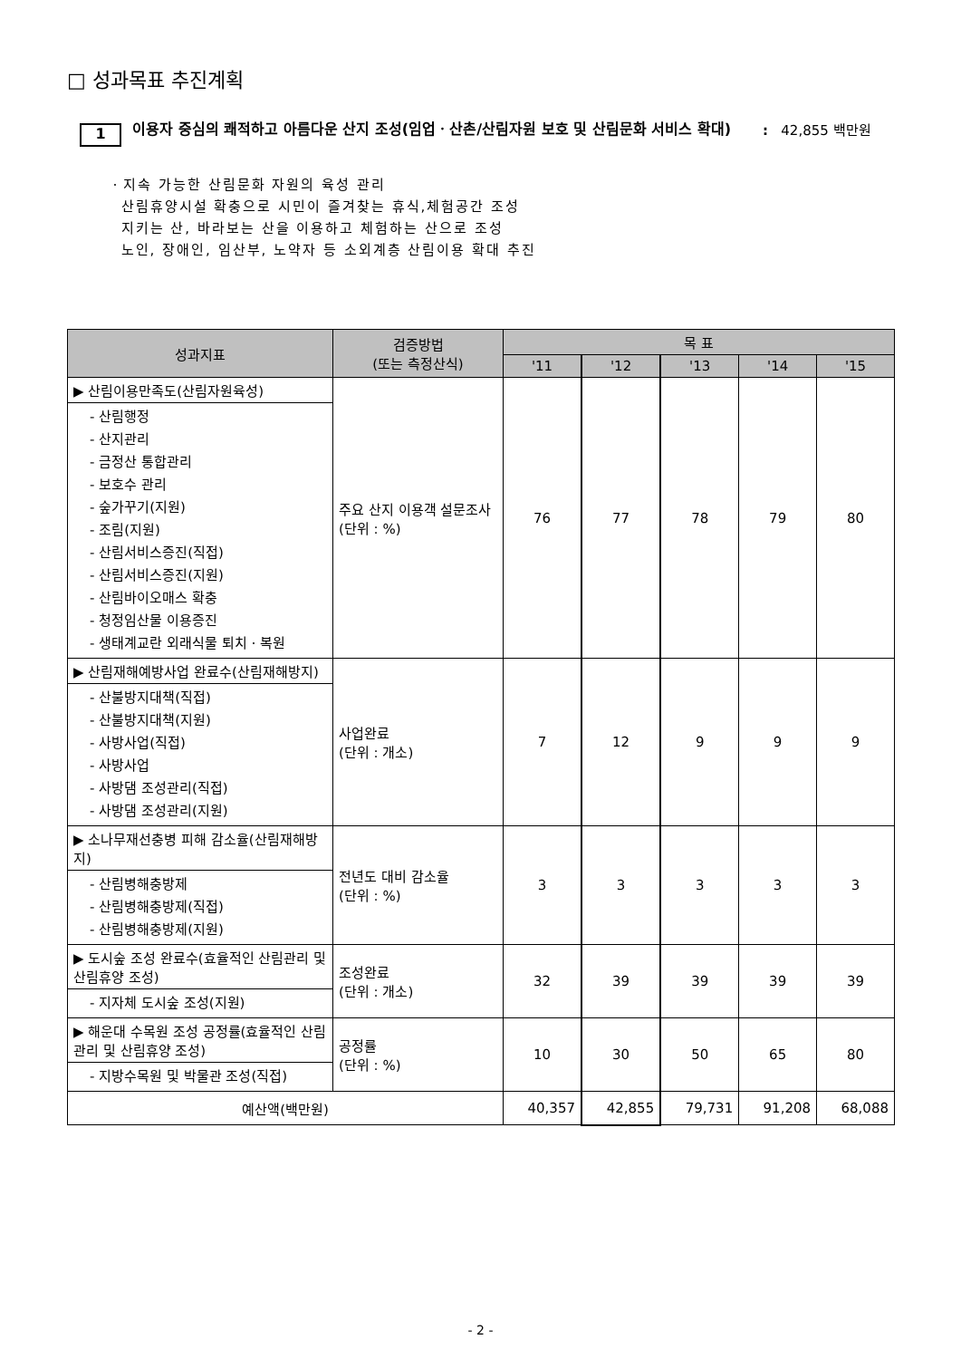□ 성과목표 추진계획
1
이용자 중심의 쾌적하고 아름다운 산지 조성(임업ㆍ산촌/산림자원 보호 및 산림문화 서비스 확대)
: 42,855 백만원
ㆍ지속 가능한 산림문화 자원의 육성 관리
산림휴양시설 확충으로 시민이 즐겨찾는 휴식,체험공간 조성
지키는 산, 바라보는 산을 이용하고 체험하는 산으로 조성
노인, 장애인, 임산부, 노약자 등 소외계층 산림이용 확대 추진
| 성과지표 | 검증방법 (또는 측정산식) | 목 표 | | | | |
| --- | --- | --- | --- | --- | --- | --- |
| | | '11 | '12 | '13 | '14 | '15 |
| ▶ 산림이용만족도(산림자원육성) | 주요 산지 이용객 설문조사 (단위 : %) | 76 | 77 | 78 | 79 | 80 |
| - 산림행정 - 산지관리 - 금정산 통합관리 - 보호수 관리 - 숲가꾸기(지원) - 조림(지원) - 산림서비스증진(직접) - 산림서비스증진(지원) - 산림바이오매스 확충 - 청정임산물 이용증진 - 생태계교란 외래식물 퇴치ㆍ복원 | | | | | | |
| ▶ 산림재해예방사업 완료수(산림재해방지) | 사업완료 (단위 : 개소) | 7 | 12 | 9 | 9 | 9 |
| - 산불방지대책(직접) - 산불방지대책(지원) - 사방사업(직접) - 사방사업 - 사방댐 조성관리(직접) - 사방댐 조성관리(지원) | | | | | | |
| ▶ 소나무재선충병 피해 감소율(산림재해방지) | 전년도 대비 감소율 (단위 : %) | 3 | 3 | 3 | 3 | 3 |
| - 산림병해충방제 - 산림병해충방제(직접) - 산림병해충방제(지원) | | | | | | |
| ▶ 도시숲 조성 완료수(효율적인 산림관리 및 산림휴양 조성) | 조성완료 (단위 : 개소) | 32 | 39 | 39 | 39 | 39 |
| - 지자체 도시숲 조성(지원) | | | | | | |
| ▶ 해운대 수목원 조성 공정률(효율적인 산림관리 및 산림휴양 조성) | 공정률 (단위 : %) | 10 | 30 | 50 | 65 | 80 |
| - 지방수목원 및 박물관 조성(직접) | | | | | | |
| 예산액(백만원) | | 40,357 | 42,855 | 79,731 | 91,208 | 68,088 |
- 2 -